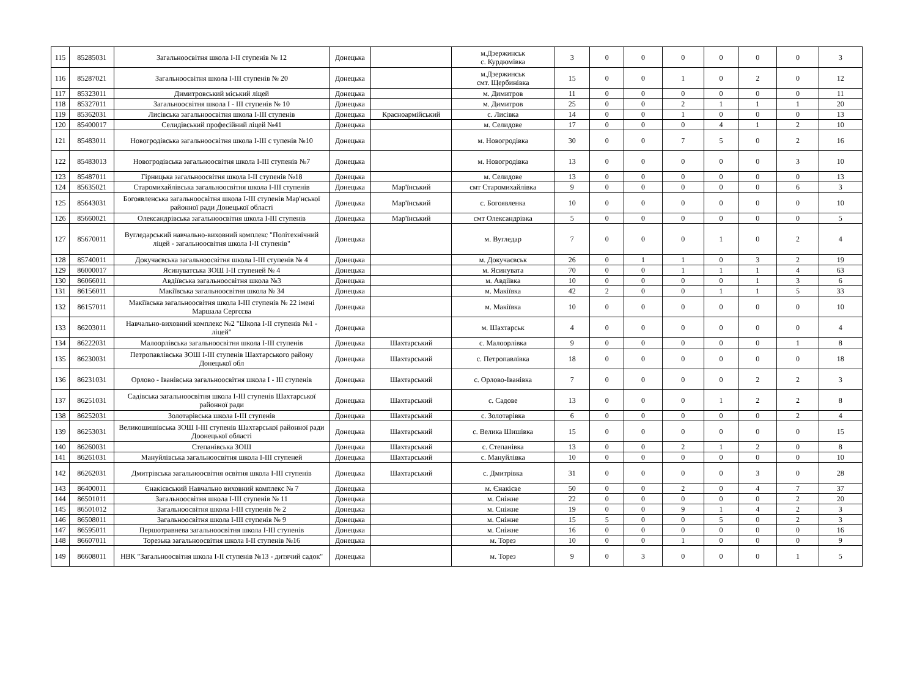| 115 | 85285031 | Загальноосвітня школа I-II ступенів № 12 | Донецька | | м.Дзержинськ с. Курдюмівка | 3 | 0 | 0 | 0 | 0 | 0 | 0 | 3 |
| 116 | 85287021 | Загальноосвітня школа I-III ступенів № 20 | Донецька | | м.Дзержинськ смт. Щербинівка | 15 | 0 | 0 | 1 | 0 | 2 | 0 | 12 |
| 117 | 85323011 | Димитровський міський ліцей | Донецька | | м. Димитров | 11 | 0 | 0 | 0 | 0 | 0 | 0 | 11 |
| 118 | 85327011 | Загальноосвітня школа I - III ступенів № 10 | Донецька | | м. Димитров | 25 | 0 | 0 | 2 | 1 | 1 | 1 | 20 |
| 119 | 85362031 | Лисівська загальноосвітня школа I-III ступенів | Донецька | Красноармійський | с. Лисівка | 14 | 0 | 0 | 1 | 0 | 0 | 0 | 13 |
| 120 | 85400017 | Селидівський професійний ліцей №41 | Донецька | | м. Селидове | 17 | 0 | 0 | 0 | 4 | 1 | 2 | 10 |
| 121 | 85483011 | Новогродівська загальноосвітня школа I-III с тупенів №10 | Донецька | | м. Новогродівка | 30 | 0 | 0 | 7 | 5 | 0 | 2 | 16 |
| 122 | 85483013 | Новогродівська загальноосвітня школа I-III ступенів №7 | Донецька | | м. Новогродівка | 13 | 0 | 0 | 0 | 0 | 0 | 3 | 10 |
| 123 | 85487011 | Гірницька загальноосвітня школа I-II ступенів №18 | Донецька | | м. Селидове | 13 | 0 | 0 | 0 | 0 | 0 | 0 | 13 |
| 124 | 85635021 | Старомихайлівська загальноосвітня школа I-III ступенів | Донецька | Мар'їнський | смт Старомихайлівка | 9 | 0 | 0 | 0 | 0 | 0 | 6 | 3 |
| 125 | 85643031 | Богоявленська загальноосвітня школа I-III ступенів Мар'нської районної ради Донецької області | Донецька | Мар'їнський | с. Богоявленка | 10 | 0 | 0 | 0 | 0 | 0 | 0 | 10 |
| 126 | 85660021 | Олександрівська загальноосвітня школа I-III ступенів | Донецька | Мар'їнський | смт Олександрівка | 5 | 0 | 0 | 0 | 0 | 0 | 0 | 5 |
| 127 | 85670011 | Вугледарський навчально-виховний комплекс "Політехнічний ліцей - загальноосвітня школа I-II ступенів" | Донецька | | м. Вугледар | 7 | 0 | 0 | 0 | 1 | 0 | 2 | 4 |
| 128 | 85740011 | Докучаєвська загальноосвітня школа I-III ступенів № 4 | Донецька | | м. Докучаєвськ | 26 | 0 | 1 | 1 | 0 | 3 | 2 | 19 |
| 129 | 86000017 | Ясинуватська ЗОШ I-II ступеней № 4 | Донецька | | м. Ясинувата | 70 | 0 | 0 | 1 | 1 | 1 | 4 | 63 |
| 130 | 86066011 | Авдіївська загальноосвітня школа №3 | Донецька | | м. Авдіївка | 10 | 0 | 0 | 0 | 0 | 1 | 3 | 6 |
| 131 | 86156011 | Макіївська загальноосвітня школа № 34 | Донецька | | м. Макіївка | 42 | 2 | 0 | 0 | 1 | 1 | 5 | 33 |
| 132 | 86157011 | Макіївська загальноосвітня школа I-III ступенів № 22 імені Маршала Сергєєва | Донецька | | м. Макіївка | 10 | 0 | 0 | 0 | 0 | 0 | 0 | 10 |
| 133 | 86203011 | Навчально-виховний комплекс №2 "Школа I-II ступенів №1 - ліцей" | Донецька | | м. Шахтарськ | 4 | 0 | 0 | 0 | 0 | 0 | 0 | 4 |
| 134 | 86222031 | Малоорлівська загальноосвітня школа I-III ступенів | Донецька | Шахтарський | с. Малоорлівка | 9 | 0 | 0 | 0 | 0 | 0 | 1 | 8 |
| 135 | 86230031 | Петропавлівська ЗОШ I-III ступенів Шахтарського району Донецької обл | Донецька | Шахтарський | с. Петропавлівка | 18 | 0 | 0 | 0 | 0 | 0 | 0 | 18 |
| 136 | 86231031 | Орлово - Іванівська загальноосвітня школа I - III ступенів | Донецька | Шахтарський | с. Орлово-Іванівка | 7 | 0 | 0 | 0 | 0 | 2 | 2 | 3 |
| 137 | 86251031 | Садівська загальноосвітня школа I-III ступенів Шахтарської районної ради | Донецька | Шахтарський | с. Садове | 13 | 0 | 0 | 0 | 1 | 2 | 2 | 8 |
| 138 | 86252031 | Золотарівська школа I-III ступенів | Донецька | Шахтарський | с. Золотарівка | 6 | 0 | 0 | 0 | 0 | 0 | 2 | 4 |
| 139 | 86253031 | Великошишівська ЗОШ I-III ступенів Шахтарської районної ради Доонецької області | Донецька | Шахтарський | с. Велика Шишівка | 15 | 0 | 0 | 0 | 0 | 0 | 0 | 15 |
| 140 | 86260031 | Степанівська ЗОШ | Донецька | Шахтарський | с. Степанівка | 13 | 0 | 0 | 2 | 1 | 2 | 0 | 8 |
| 141 | 86261031 | Мануйлівська загальноосвітня школа I-III ступеней | Донецька | Шахтарський | с. Мануйлівка | 10 | 0 | 0 | 0 | 0 | 0 | 0 | 10 |
| 142 | 86262031 | Дмитрівська загальноосвітня освітня школа I-III ступенів | Донецька | Шахтарський | с. Дмитрівка | 31 | 0 | 0 | 0 | 0 | 3 | 0 | 28 |
| 143 | 86400011 | Єнакієвський Навчально виховний комплекс № 7 | Донецька | | м. Єнакієве | 50 | 0 | 0 | 2 | 0 | 4 | 7 | 37 |
| 144 | 86501011 | Загальноосвітня школа I-III ступенів № 11 | Донецька | | м. Сніжне | 22 | 0 | 0 | 0 | 0 | 0 | 2 | 20 |
| 145 | 86501012 | Загальноосвітня школа I-III ступенів № 2 | Донецька | | м. Сніжне | 19 | 0 | 0 | 9 | 1 | 4 | 2 | 3 |
| 146 | 86508011 | Загальноосвітня школа I-III ступенів № 9 | Донецька | | м. Сніжне | 15 | 5 | 0 | 0 | 5 | 0 | 2 | 3 |
| 147 | 86595011 | Першотравнева загальноосвітня школа I-III ступенів | Донецька | | м. Сніжне | 16 | 0 | 0 | 0 | 0 | 0 | 0 | 16 |
| 148 | 86607011 | Торезька загальноосвітня школа I-II ступенів №16 | Донецька | | м. Торез | 10 | 0 | 0 | 1 | 0 | 0 | 0 | 9 |
| 149 | 86608011 | НВК "Загальноосвітня школа I-II ступенів №13 - дитячий садок" | Донецька | | м. Торез | 9 | 0 | 3 | 0 | 0 | 0 | 1 | 5 |